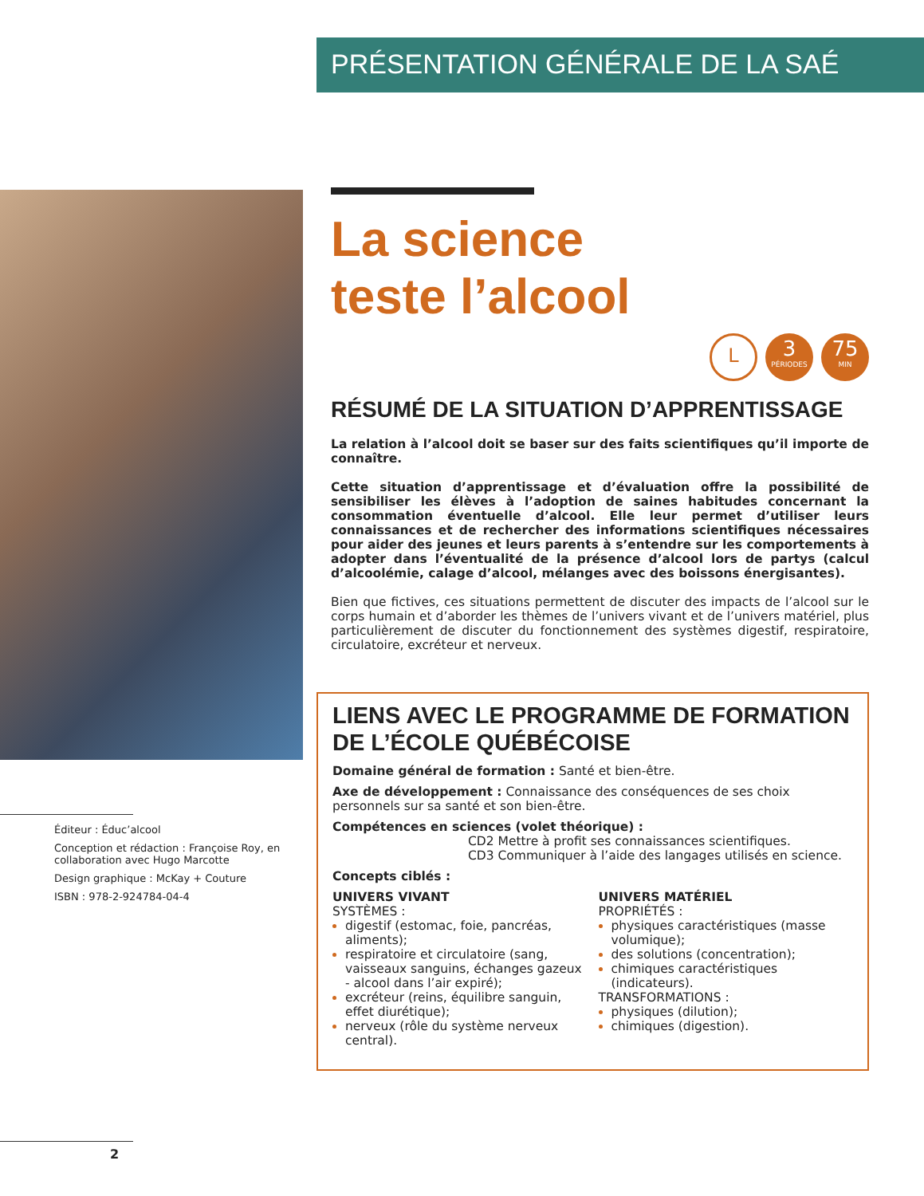PRÉSENTATION GÉNÉRALE DE LA SAÉ
La science
teste l’alcool
L
3
PÉRIODES
75
MIN
RÉSUMÉ DE LA SITUATION D’APPRENTISSAGE
La relation à l’alcool doit se baser sur des faits scientifiques qu’il importe de connaître.
Cette situation d’apprentissage et d’évaluation offre la possibilité de sensibiliser les élèves à l’adoption de saines habitudes concernant la consommation éventuelle d’alcool. Elle leur permet d’utiliser leurs connaissances et de rechercher des informations scientifiques nécessaires pour aider des jeunes et leurs parents à s’entendre sur les comportements à adopter dans l’éventualité de la présence d’alcool lors de partys (calcul d’alcoolémie, calage d’alcool, mélanges avec des boissons énergisantes).
Bien que fictives, ces situations permettent de discuter des impacts de l’alcool sur le corps humain et d’aborder les thèmes de l’univers vivant et de l’univers matériel, plus particulièrement de discuter du fonctionnement des systèmes digestif, respiratoire, circulatoire, excréteur et nerveux.
LIENS AVEC LE PROGRAMME DE FORMATION DE L’ÉCOLE QUÉBÉCOISE
Domaine général de formation : Santé et bien-être.
Axe de développement : Connaissance des conséquences de ses choix personnels sur sa santé et son bien-être.
Compétences en sciences (volet théorique) :
CD2 Mettre à profit ses connaissances scientifiques.
CD3 Communiquer à l’aide des langages utilisés en science.
Concepts ciblés :
UNIVERS VIVANT
SYSTÈMES :
digestif (estomac, foie, pancréas, aliments);
respiratoire et circulatoire (sang, vaisseaux sanguins, échanges gazeux - alcool dans l’air expiré);
excréteur (reins, équilibre sanguin, effet diurétique);
nerveux (rôle du système nerveux central).
UNIVERS MATÉRIEL
PROPRIÉTÉS :
physiques caractéristiques (masse volumique);
des solutions (concentration);
chimiques caractéristiques (indicateurs).
TRANSFORMATIONS :
physiques (dilution);
chimiques (digestion).
Éditeur : Éduc’alcool
Conception et rédaction : Françoise Roy, en collaboration avec Hugo Marcotte
Design graphique : McKay + Couture
ISBN : 978-2-924784-04-4
2